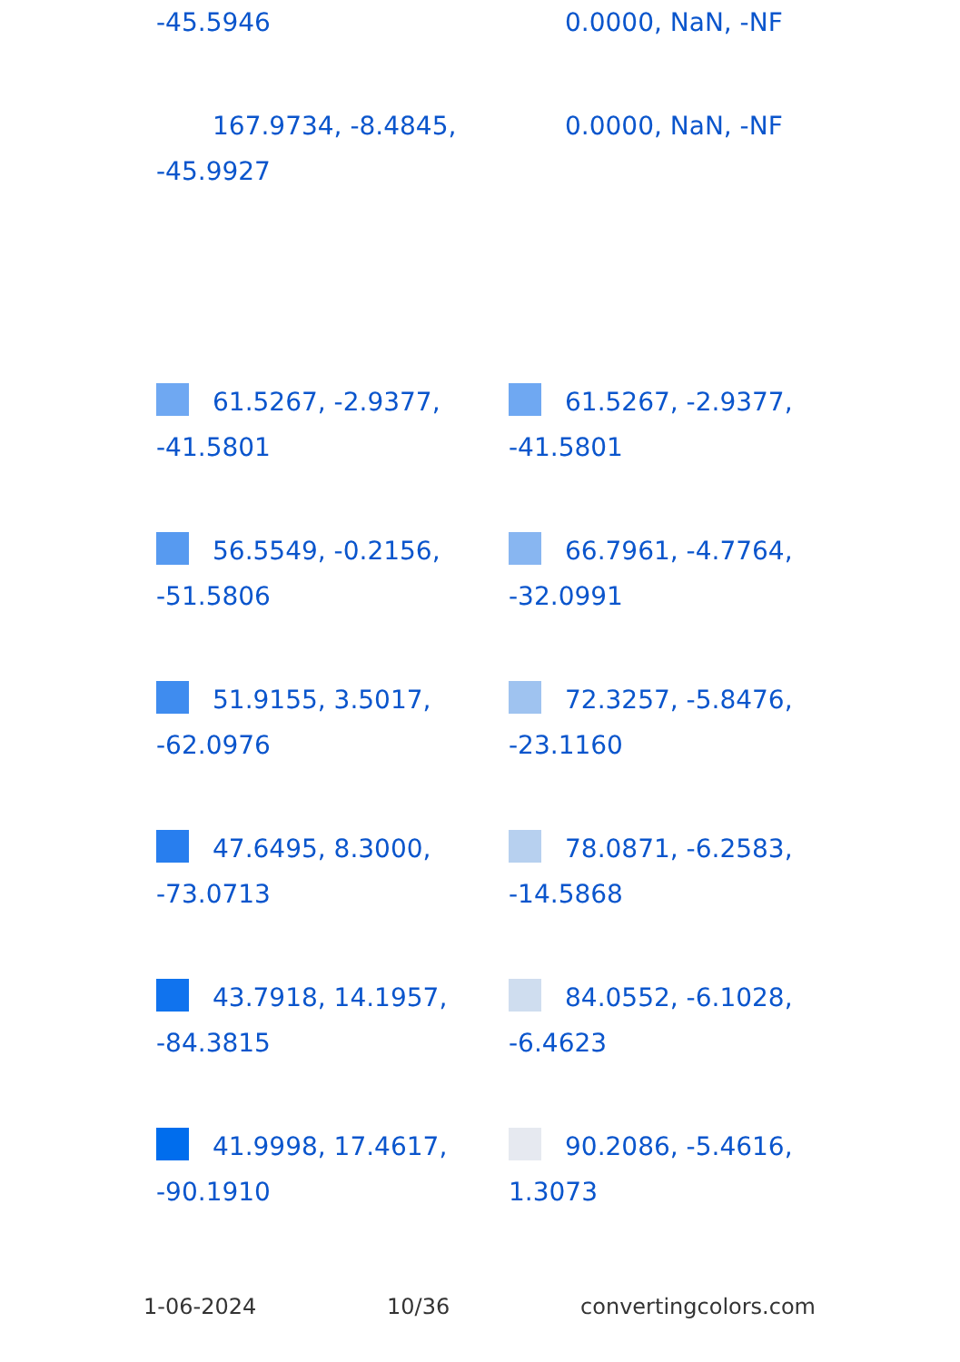-45.5946 0.0000, NaN, -NF
167.9734, -8.4845,
-45.9927
0.0000, NaN, -NF
61.5267, -2.9377,
-41.5801
61.5267, -2.9377,
-41.5801
56.5549, -0.2156,
-51.5806
66.7961, -4.7764,
-32.0991
51.9155, 3.5017,
-62.0976
72.3257, -5.8476,
-23.1160
47.6495, 8.3000,
-73.0713
78.0871, -6.2583,
-14.5868
43.7918, 14.1957,
-84.3815
84.0552, -6.1028,
-6.4623
41.9998, 17.4617,
-90.1910
90.2086, -5.4616,
1.3073
1-06-2024 10/36 convertingcolors.com